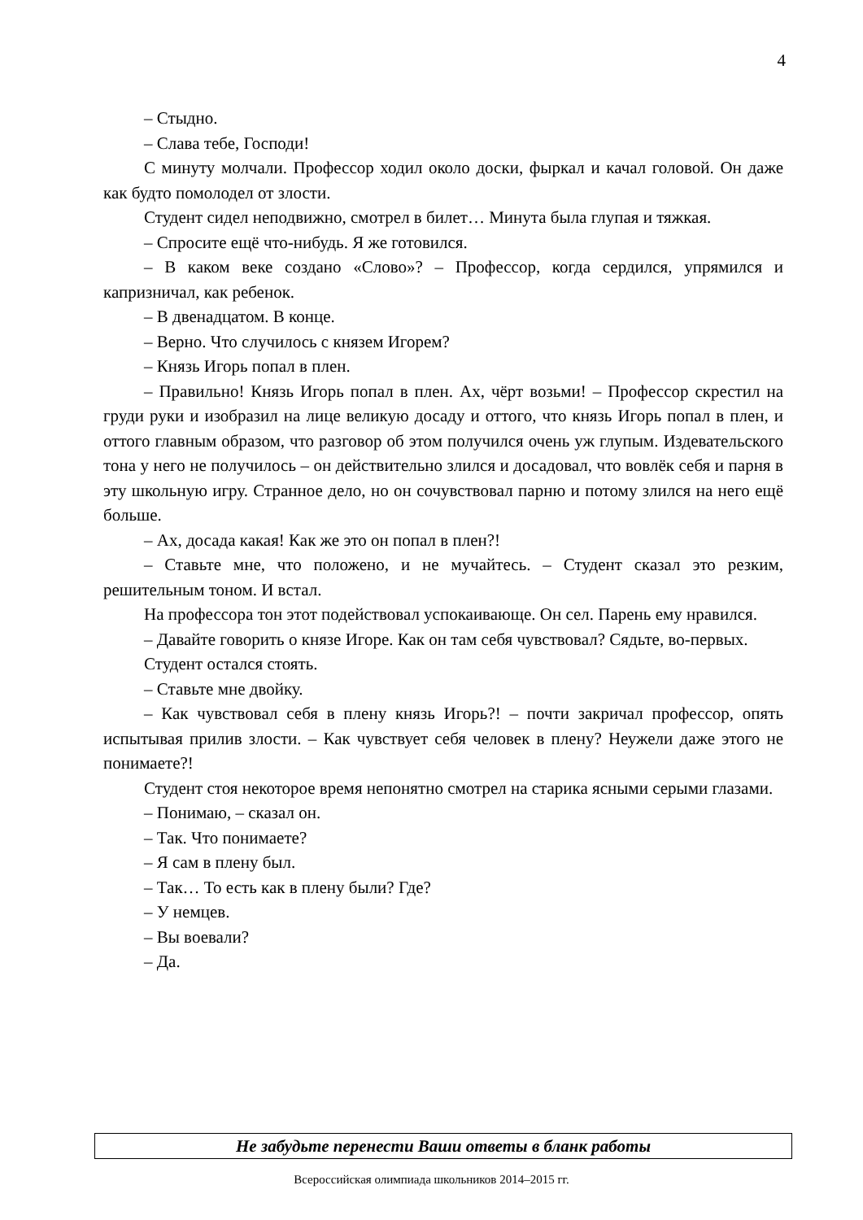4
– Стыдно.
– Слава тебе, Господи!
С минуту молчали. Профессор ходил около доски, фыркал и качал головой. Он даже как будто помолодел от злости.
Студент сидел неподвижно, смотрел в билет… Минута была глупая и тяжкая.
– Спросите ещё что-нибудь. Я же готовился.
– В каком веке создано «Слово»? – Профессор, когда сердился, упрямился и капризничал, как ребенок.
– В двенадцатом. В конце.
– Верно. Что случилось с князем Игорем?
– Князь Игорь попал в плен.
– Правильно! Князь Игорь попал в плен. Ах, чёрт возьми! – Профессор скрестил на груди руки и изобразил на лице великую досаду и оттого, что князь Игорь попал в плен, и оттого главным образом, что разговор об этом получился очень уж глупым. Издевательского тона у него не получилось – он действительно злился и досадовал, что вовлёк себя и парня в эту школьную игру. Странное дело, но он сочувствовал парню и потому злился на него ещё больше.
– Ах, досада какая! Как же это он попал в плен?!
– Ставьте мне, что положено, и не мучайтесь. – Студент сказал это резким, решительным тоном. И встал.
На профессора тон этот подействовал успокаивающе. Он сел. Парень ему нравился.
– Давайте говорить о князе Игоре. Как он там себя чувствовал? Сядьте, во-первых.
Студент остался стоять.
– Ставьте мне двойку.
– Как чувствовал себя в плену князь Игорь?! – почти закричал профессор, опять испытывая прилив злости. – Как чувствует себя человек в плену? Неужели даже этого не понимаете?!
Студент стоя некоторое время непонятно смотрел на старика ясными серыми глазами.
– Понимаю, – сказал он.
– Так. Что понимаете?
– Я сам в плену был.
– Так… То есть как в плену были? Где?
– У немцев.
– Вы воевали?
– Да.
Не забудьте перенести Ваши ответы в бланк работы
Всероссийская олимпиада школьников 2014–2015 гг.